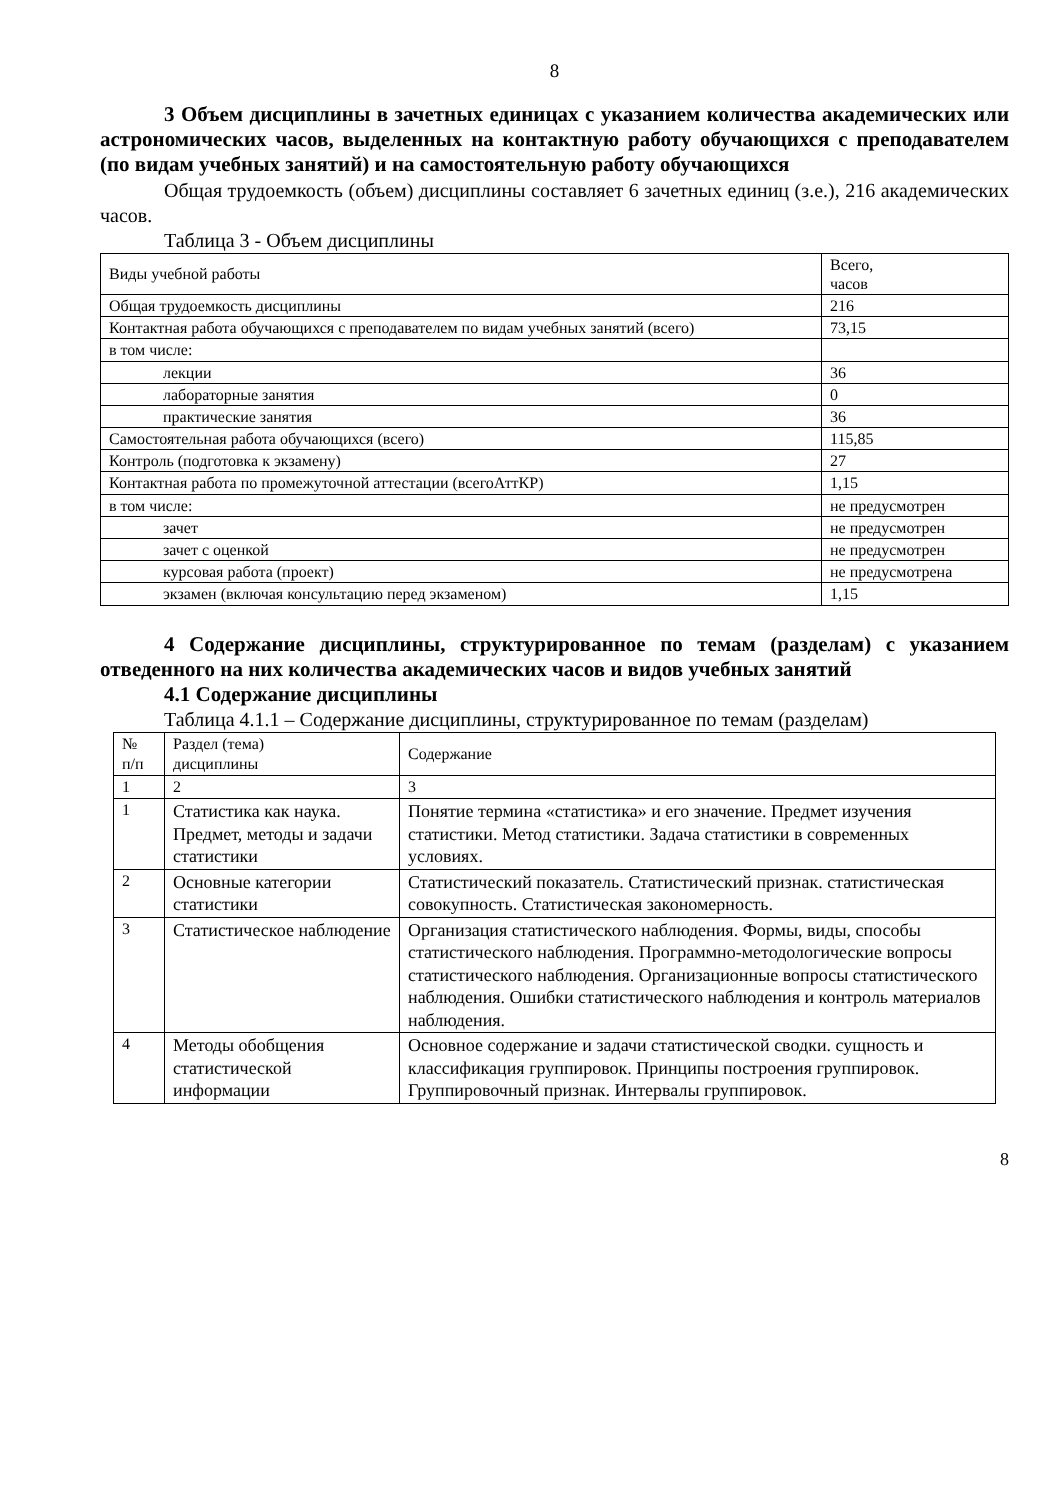8
3 Объем дисциплины в зачетных единицах с указанием количества академических или астрономических часов, выделенных на контактную работу обучающихся с преподавателем (по видам учебных занятий) и на самостоятельную работу обучающихся
Общая трудоемкость (объем) дисциплины составляет 6 зачетных единиц (з.е.), 216 академических часов.
Таблица 3 - Объем дисциплины
| Виды учебной работы | Всего, часов |
| Общая трудоемкость дисциплины | 216 |
| Контактная работа обучающихся с преподавателем по видам учебных занятий (всего) | 73,15 |
| в том числе: | |
| лекции | 36 |
| лабораторные занятия | 0 |
| практические занятия | 36 |
| Самостоятельная работа обучающихся (всего) | 115,85 |
| Контроль (подготовка к экзамену) | 27 |
| Контактная работа по промежуточной аттестации (всегоАттКР) | 1,15 |
| в том числе: | не предусмотрен |
| зачет | не предусмотрен |
| зачет с оценкой | не предусмотрен |
| курсовая работа (проект) | не предусмотрена |
| экзамен (включая консультацию перед экзаменом) | 1,15 |
4 Содержание дисциплины, структурированное по темам (разделам) с указанием отведенного на них количества академических часов и видов учебных занятий
4.1 Содержание дисциплины
Таблица 4.1.1 – Содержание дисциплины, структурированное по темам (разделам)
| № п/п | Раздел (тема) дисциплины | Содержание |
| 1 | 2 | 3 |
| 1 | Статистика как наука. Предмет, методы и задачи статистики | Понятие термина «статистика» и его значение. Предмет изучения статистики. Метод статистики. Задача статистики в современных условиях. |
| 2 | Основные категории статистики | Статистический показатель. Статистический признак. статистическая совокупность. Статистическая закономерность. |
| 3 | Статистическое наблюдение | Организация статистического наблюдения. Формы, виды, способы статистического наблюдения. Программно-методологические вопросы статистического наблюдения. Организационные вопросы статистического наблюдения. Ошибки статистического наблюдения и контроль материалов наблюдения. |
| 4 | Методы обобщения статистической информации | Основное содержание и задачи статистической сводки. сущность и классификация группировок. Принципы построения группировок. Группировочный признак. Интервалы группировок. |
8